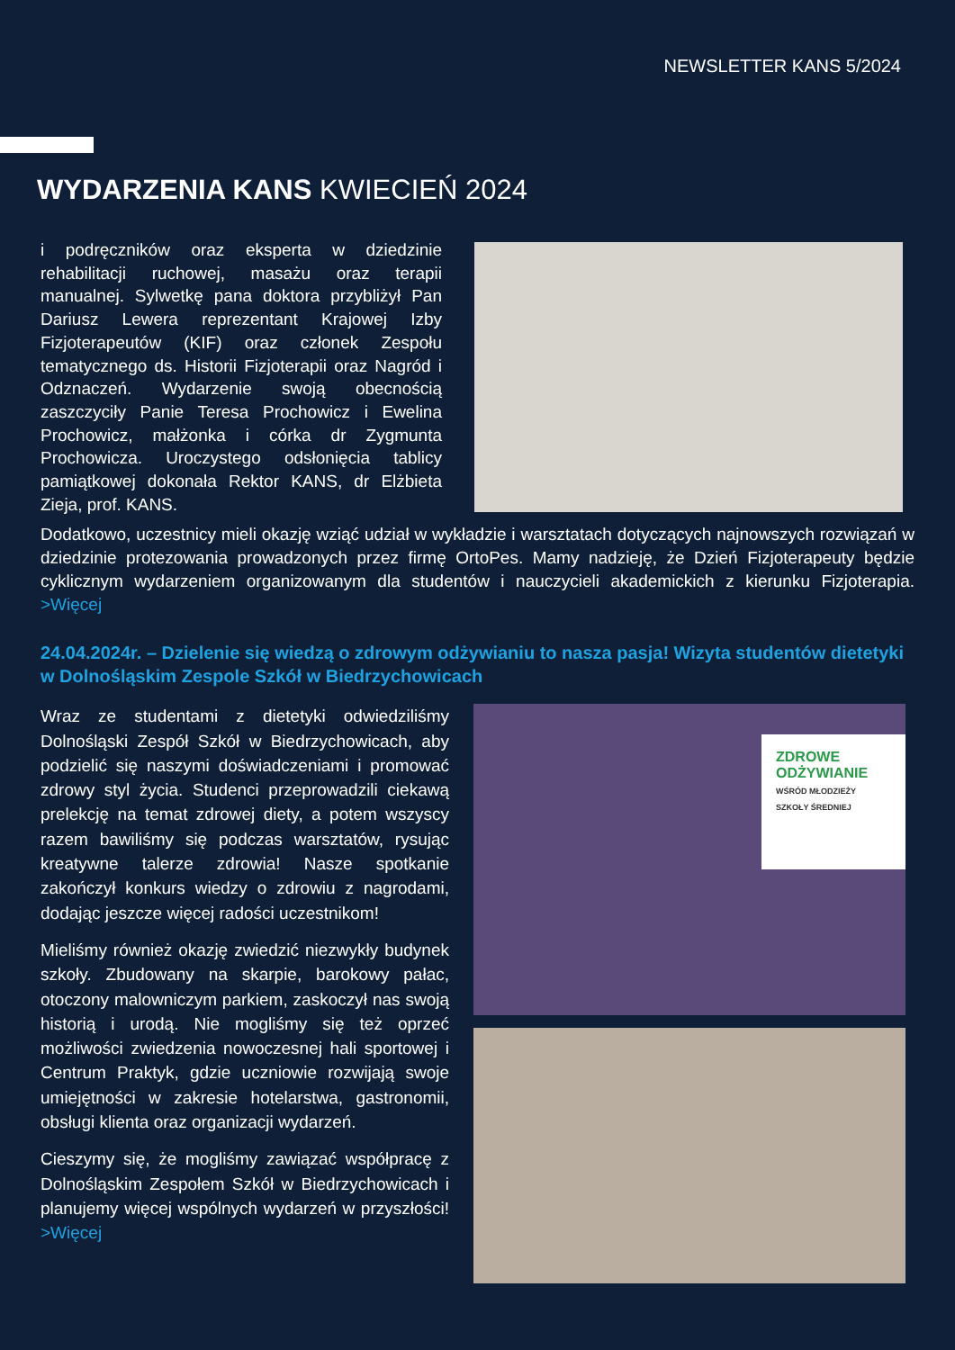NEWSLETTER KANS 5/2024
WYDARZENIA KANS KWIECIEŃ 2024
i podręczników oraz eksperta w dziedzinie rehabilitacji ruchowej, masażu oraz terapii manualnej. Sylwetkę pana doktora przybliżył Pan Dariusz Lewera reprezentant Krajowej Izby Fizjoterapeutów (KIF) oraz członek Zespołu tematycznego ds. Historii Fizjoterapii oraz Nagród i Odznaczeń. Wydarzenie swoją obecnością zaszczyciły Panie Teresa Prochowicz i Ewelina Prochowicz, małżonka i córka dr Zygmunta Prochowicza. Uroczystego odsłonięcia tablicy pamiątkowej dokonała Rektor KANS, dr Elżbieta Zieja, prof. KANS.
Dodatkowo, uczestnicy mieli okazję wziąć udział w wykładzie i warsztatach dotyczących najnowszych rozwiązań w dziedzinie protezowania prowadzonych przez firmę OrtoPes. Mamy nadzieję, że Dzień Fizjoterapeuty będzie cyklicznym wydarzeniem organizowanym dla studentów i nauczycieli akademickich z kierunku Fizjoterapia. >Więcej
24.04.2024r. – Dzielenie się wiedzą o zdrowym odżywianiu to nasza pasja! Wizyta studentów dietetyki w Dolnośląskim Zespole Szkół w Biedrzychowicach
Wraz ze studentami z dietetyki odwiedziliśmy Dolnośląski Zespół Szkół w Biedrzychowicach, aby podzielić się naszymi doświadczeniami i promować zdrowy styl życia. Studenci przeprowadzili ciekawą prelekcję na temat zdrowej diety, a potem wszyscy razem bawiliśmy się podczas warsztatów, rysując kreatywne talerze zdrowia! Nasze spotkanie zakończył konkurs wiedzy o zdrowiu z nagrodami, dodając jeszcze więcej radości uczestnikom!
Mieliśmy również okazję zwiedzić niezwykły budynek szkoły. Zbudowany na skarpie, barokowy pałac, otoczony malowniczym parkiem, zaskoczył nas swoją historią i urodą. Nie mogliśmy się też oprzeć możliwości zwiedzenia nowoczesnej hali sportowej i Centrum Praktyk, gdzie uczniowie rozwijają swoje umiejętności w zakresie hotelarstwa, gastronomii, obsługi klienta oraz organizacji wydarzeń.
Cieszymy się, że mogliśmy zawiązać współpracę z Dolnośląskim Zespołem Szkół w Biedrzychowicach i planujemy więcej wspólnych wydarzeń w przyszłości! >Więcej
ZDROWE
ODŻYWIANIE
WŚRÓD MŁODZIEŻY
SZKOŁY ŚREDNIEJ